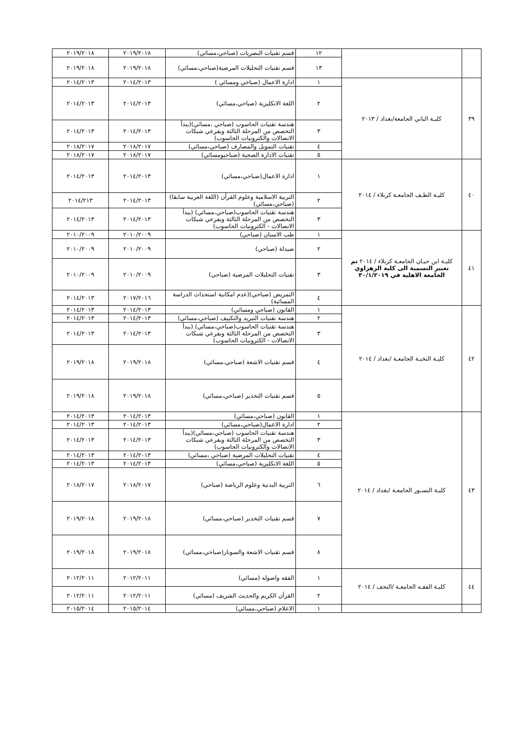| | | ١٢ | قسم تقنيات البصريات (صباحي،مسائي) | ٢٠١٩/٢٠١٨ | ٢٠١٩/٢٠١٨ |
| | | ١٣ | قسم تقنيات التحليلات المرضية(صباحي،مسائي) | ٢٠١٩/٢٠١٨ | ٢٠١٩/٢٠١٨ |
| ٣٩ | كليـة الباني الجامعة/بغداد / ٢٠١٣ | ١ | ادارة الاعمال (صباحي ومسائي ) | ٢٠١٤/٢٠١٣ | ٢٠١٤/٢٠١٣ |
| | | ٢ | اللغة الانكليزية (صباحي،مسائي) | ٢٠١٤/٢٠١٣ | ٢٠١٤/٢٠١٣ |
| | | ٣ | هندسة تقنيات الحاسوب (صباحي ،مسائي)(يبدأ التخصص من المرحلة الثالثة وبفرعي شبكات الاتصالات والكترونيات الحاسوب) | ٢٠١٤/٢٠١٣ | ٢٠١٤/٢٠١٣ |
| | | ٤ | تقنيات التمويل والمصارف (صباحي،مسائي) | ٢٠١٨/٢٠١٧ | ٢٠١٨/٢٠١٧ |
| | | ٥ | تقنيات الادارة الصحية (صباحيومسائي) | ٢٠١٨/٢٠١٧ | ٢٠١٨/٢٠١٧ |
| ٤٠ | كليـة الطـف الجامعـة كربلاء / ٢٠١٤ | ١ | ادارة الاعمال(صباحي،مسائي) | ٢٠١٤/٢٠١٣ | ٢٠١٤/٢٠١٣ |
| | | ٢ | التربية الاسلامية وعلوم القرأن (اللغة العربية سابقا) (صباحي،مسائي) | ٢٠١٤/٢٠١٣ | ٢٠١٤/٢١٣ |
| | | ٣ | هندسة تقنيات الحاسوب(صباحي،مسائي) (يبدأ التخصص من المرحلة الثالثة وبفرعي شبكات الاتصالات - الكترونيات الحاسوب) | ٢٠١٤/٢٠١٣ | ٢٠١٤/٢٠١٣ |
| ٤١ | كليـة ابن حيـان الجامعـة كربلاء / ٢٠١٤ تم تغيير التسمية الى كلية الزهراوي الجامعة الاهلية في ٣٠/١/٢٠١٩ | ١ | طب الاسنان (صباحي) | ٢٠١٠/٢٠٠٩ | ٢٠١٠/٢٠٠٩ |
| | | ٢ | صيدلة (صباحي) | ٢٠١٠/٢٠٠٩ | ٢٠١٠/٢٠٠٩ |
| | | ٣ | تقنيات التحليلات المرضية (صباحي) | ٢٠١٠/٢٠٠٩ | ٢٠١٠/٢٠٠٩ |
| | | ٤ | التمريض (صباحي)(عدم امكانية استحداث الدراسة المسائية) | ٢٠١٧/٢٠١٦ | ٢٠١٤/٢٠١٣ |
| ٤٢ | كليـة النخبـة الجامعـة /بغداد / ٢٠١٤ | ١ | القانون (صباحي ومسائي) | ٢٠١٤/٢٠١٣ | ٢٠١٤/٢٠١٣ |
| | | ٢ | هندسة تقنيات التبريد والتكييف (صباحي،مسائي) | ٢٠١٤/٢٠١٣ | ٢٠١٤/٢٠١٣ |
| | | ٣ | هندسة تقنيات الحاسوب(صباحي،مسائي) (يبدأ التخصص من المرحلة الثالثة وبفرعي شبكات الاتصالات - الكترونيات الحاسوب) | ٢٠١٤/٢٠١٣ | ٢٠١٤/٢٠١٣ |
| | | ٤ | قسم تقنيات الاشعة (صباحي،مسائي) | ٢٠١٩/٢٠١٨ | ٢٠١٩/٢٠١٨ |
| | | ٥ | قسم تقنيات التخدير (صباحي،مسائي) | ٢٠١٩/٢٠١٨ | ٢٠١٩/٢٠١٨ |
| ٤٣ | كليـة النسـور الجامعـة /بغداد / ٢٠١٤ | ١ | القانون (صباحي،مسائي) | ٢٠١٤/٢٠١٣ | ٢٠١٤/٢٠١٣ |
| | | ٢ | ادارة الاعمال(صباحي،مسائي) | ٢٠١٤/٢٠١٣ | ٢٠١٤/٢٠١٣ |
| | | ٣ | هندسة تقنيات الحاسوب (صباحي،مسائي)(يبدأ التخصص من المرحلة الثالثة وبفرعي شبكات الاتصالات والكترونيات الحاسوب) | ٢٠١٤/٢٠١٣ | ٢٠١٤/٢٠١٣ |
| | | ٤ | تقنيات التحليلات المرضية (صباحي ،مسائي) | ٢٠١٤/٢٠١٣ | ٢٠١٤/٢٠١٣ |
| | | ٥ | اللغة الانكليزية (صباحي،مسائي) | ٢٠١٤/٢٠١٣ | ٢٠١٤/٢٠١٣ |
| | | ٦ | التربية البدنية وعلوم الرياضة (صباحي) | ٢٠١٨/٢٠١٧ | ٢٠١٨/٢٠١٧ |
| | | ٧ | قسم تقنيات التخدير (صباحي،مسائي) | ٢٠١٩/٢٠١٨ | ٢٠١٩/٢٠١٨ |
| | | ٨ | قسم تقنيات الاشعة والسونار(صباحي،مسائي) | ٢٠١٩/٢٠١٨ | ٢٠١٩/٢٠١٨ |
| ٤٤ | كليـة الفقـه الجامعـة /النجف / ٢٠١٤ | ١ | الفقه واصوله (مسائي) | ٢٠١٢/٢٠١١ | ٢٠١٢/٢٠١١ |
| | | ٢ | القرأن الكريم والحديث الشريف (مسائي) | ٢٠١٢/٢٠١١ | ٢٠١٢/٢٠١١ |
| | | ١ | الاعلام (صباحي،مسائي) | ٢٠١٥/٢٠١٤ | ٢٠١٥/٢٠١٤ |